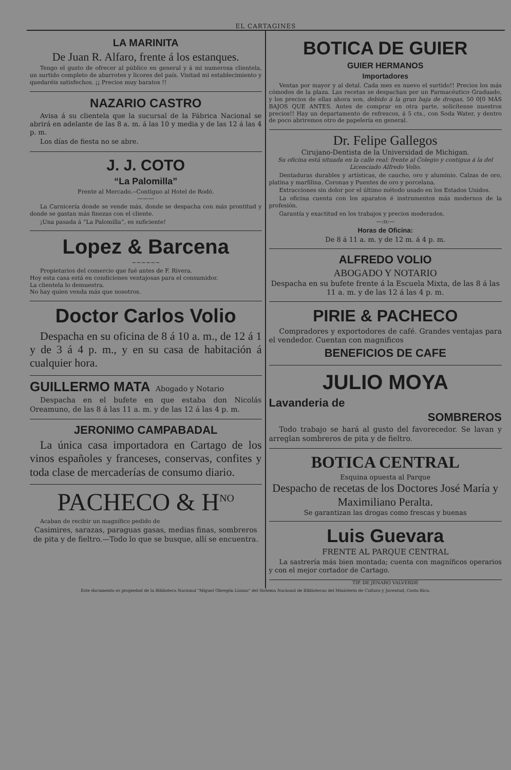EL CARTAGINES
LA MARINITA
De Juan R. Alfaro, frente á los estanques.
Tengo el gusto de ofrecer al público en general y á mi numerosa clientela, un surtido completo de abarrotes y licores del país. Visitad mi establecimiento y quedaréis satisfechos. ¡¡ Precios muy baratos !!
NAZARIO CASTRO
Avisa á su clientela que la sucursal de la Fábrica Nacional se abrirá en adelante de las 8 a. m. á las 10 y media y de las 12 á las 4 p. m.
Los días de fiesta no se abre.
J. J. COTO
“La Palomilla”
Frente al Mercado.--Contiguo al Hotel de Rodó.
———
La Carnicería donde se vende más, donde se despacha con más prontitud y donde se gastan más finezas con el cliente.
¡Una pasada á “La Palomilla”, es suficiente!
Lopez & Barcena
~~~~~~
Propietarios del comercio que fué antes de F. Rivera.
Hoy esta casa está en condiciones ventajosas para el consumidor.
La clientela lo demuestra.
No hay quien venda más que nosotros.
Doctor Carlos Volio
Despacha en su oficina de 8 á 10 a. m., de 12 á 1 y de 3 á 4 p. m., y en su casa de habitación á cualquier hora.
GUILLERMO MATA Abogado y Notario
Despacha en el bufete en que estaba don Nicolás Oreamuno, de las 8 á las 11 a. m. y de las 12 á las 4 p. m.
JERONIMO CAMPABADAL
La única casa importadora en Cartago de los vinos españoles y franceses, conservas, confites y toda clase de mercaderías de consumo diario.
PACHECO & H<sup>NO</sup>
Acaban de recibir un magnífico pedido de
Casimires, sarazas, paraguas gasas, medias finas, sombreros de pita y de fieltro.—Todo lo que se busque, allí se encuentra.
BOTICA DE GUIER
GUIER HERMANOS
Importadores
Ventas por mayor y al detal. Cada mes es nuevo el surtido!! Precios los más cómodos de la plaza. Las recetas se despachan por un Farmacéutico Graduado, y los precios de ellas ahora son, debido á la gran baja de drogas, 50 0[0 MÁS BAJOS QUE ANTES. Antes de comprar en otra parte, solicítense nuestros precios!! Hay un departamento de refrescos, á 5 cts., con Soda Water, y dentro de poco abriremos otro de papelería en general.
Dr. Felipe Gallegos
Cirujano-Dentista de la Universidad de Michigan.
Su oficina está situada en la calle real; frente al Colegio y contigua á la del Licenciado Alfredo Volio.
Dentaduras durables y artísticas, de caucho, oro y aluminio. Calzas de oro, platina y marfilina. Coronas y Puentes de oro y porcelana.
Extracciones sin dolor por el último método usado en los Estados Unidos.
La oficina cuenta con los aparatos é instrumentos más modernos de la profesión.
Garantía y exactitud en los trabajos y precios moderados.
—:o:—
Horas de Oficina:
De 8 á 11 a. m. y de 12 m. á 4 p. m.
ALFREDO VOLIO
ABOGADO Y NOTARIO
Despacha en su bufete frente á la Escuela Mixta, de las 8 á las 11 a. m. y de las 12 á las 4 p. m.
PIRIE & PACHECO
Compradores y exportodores de café. Grandes ventajas para el vendedor. Cuentan con magnificos
BENEFICIOS DE CAFE
JULIO MOYA
Lavanderia de
SOMBREROS
Todo trabajo se hará al gusto del favorecedor. Se lavan y arreglan sombreros de pita y de fieltro.
BOTICA CENTRAL
Esquina opuesta al Parque
Despacho de recetas de los Doctores José María y Maximiliano Peralta.
Se garantizan las drogas como frescas y buenas
Luis Guevara
FRENTE AL PARQUE CENTRAL
La sastrería más bien montada; cuenta con magníficos operarios y con el mejor cortador de Cartago.
TIP. DE JENARO VALVERDE
Este documento es propiedad de la Biblioteca Nacional "Miguel Obregón Lizano" del Sistema Nacional de Bibliotecas del Ministerio de Cultura y Juventud, Costa Rica.